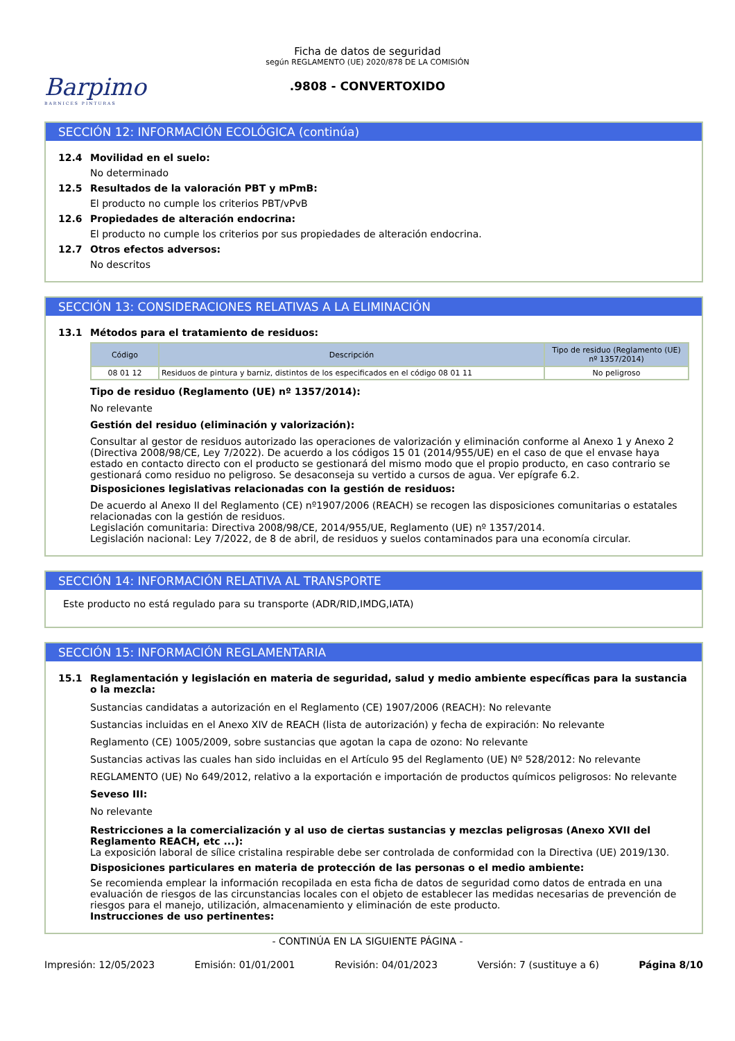Barpimo
BARNICES PINTURAS
Ficha de datos de seguridad
según REGLAMENTO (UE) 2020/878 DE LA COMISIÓN
.9808 - CONVERTOXIDO
SECCIÓN 12: INFORMACIÓN ECOLÓGICA (continúa)
12.4 Movilidad en el suelo:
No determinado
12.5 Resultados de la valoración PBT y mPmB:
El producto no cumple los criterios PBT/vPvB
12.6 Propiedades de alteración endocrina:
El producto no cumple los criterios por sus propiedades de alteración endocrina.
12.7 Otros efectos adversos:
No descritos
SECCIÓN 13: CONSIDERACIONES RELATIVAS A LA ELIMINACIÓN
13.1 Métodos para el tratamiento de residuos:
| Código | Descripción | Tipo de residuo (Reglamento (UE) nº 1357/2014) |
| --- | --- | --- |
| 08 01 12 | Residuos de pintura y barniz, distintos de los especificados en el código 08 01 11 | No peligroso |
Tipo de residuo (Reglamento (UE) nº 1357/2014):
No relevante
Gestión del residuo (eliminación y valorización):
Consultar al gestor de residuos autorizado las operaciones de valorización y eliminación conforme al Anexo 1 y Anexo 2 (Directiva 2008/98/CE, Ley 7/2022). De acuerdo a los códigos 15 01 (2014/955/UE) en el caso de que el envase haya estado en contacto directo con el producto se gestionará del mismo modo que el propio producto, en caso contrario se gestionará como residuo no peligroso. Se desaconseja su vertido a cursos de agua. Ver epígrafe 6.2.
Disposiciones legislativas relacionadas con la gestión de residuos:
De acuerdo al Anexo II del Reglamento (CE) nº1907/2006 (REACH) se recogen las disposiciones comunitarias o estatales relacionadas con la gestión de residuos.
Legislación comunitaria: Directiva 2008/98/CE, 2014/955/UE, Reglamento (UE) nº 1357/2014.
Legislación nacional: Ley 7/2022, de 8 de abril, de residuos y suelos contaminados para una economía circular.
SECCIÓN 14: INFORMACIÓN RELATIVA AL TRANSPORTE
Este producto no está regulado para su transporte (ADR/RID,IMDG,IATA)
SECCIÓN 15: INFORMACIÓN REGLAMENTARIA
15.1 Reglamentación y legislación en materia de seguridad, salud y medio ambiente específicas para la sustancia o la mezcla:
Sustancias candidatas a autorización en el Reglamento (CE) 1907/2006 (REACH): No relevante
Sustancias incluidas en el Anexo XIV de REACH (lista de autorización) y fecha de expiración: No relevante
Reglamento (CE) 1005/2009, sobre sustancias que agotan la capa de ozono: No relevante
Sustancias activas las cuales han sido incluidas en el Artículo 95 del Reglamento (UE) Nº 528/2012: No relevante
REGLAMENTO (UE) No 649/2012, relativo a la exportación e importación de productos químicos peligrosos: No relevante
Seveso III:
No relevante
Restricciones a la comercialización y al uso de ciertas sustancias y mezclas peligrosas (Anexo XVII del Reglamento REACH, etc ...):
La exposición laboral de sílice cristalina respirable debe ser controlada de conformidad con la Directiva (UE) 2019/130.
Disposiciones particulares en materia de protección de las personas o el medio ambiente:
Se recomienda emplear la información recopilada en esta ficha de datos de seguridad como datos de entrada en una evaluación de riesgos de las circunstancias locales con el objeto de establecer las medidas necesarias de prevención de riesgos para el manejo, utilización, almacenamiento y eliminación de este producto.
Instrucciones de uso pertinentes:
- CONTINÚA EN LA SIGUIENTE PÁGINA -
Impresión: 12/05/2023 Emisión: 01/01/2001 Revisión: 04/01/2023 Versión: 7 (sustituye a 6) Página 8/10